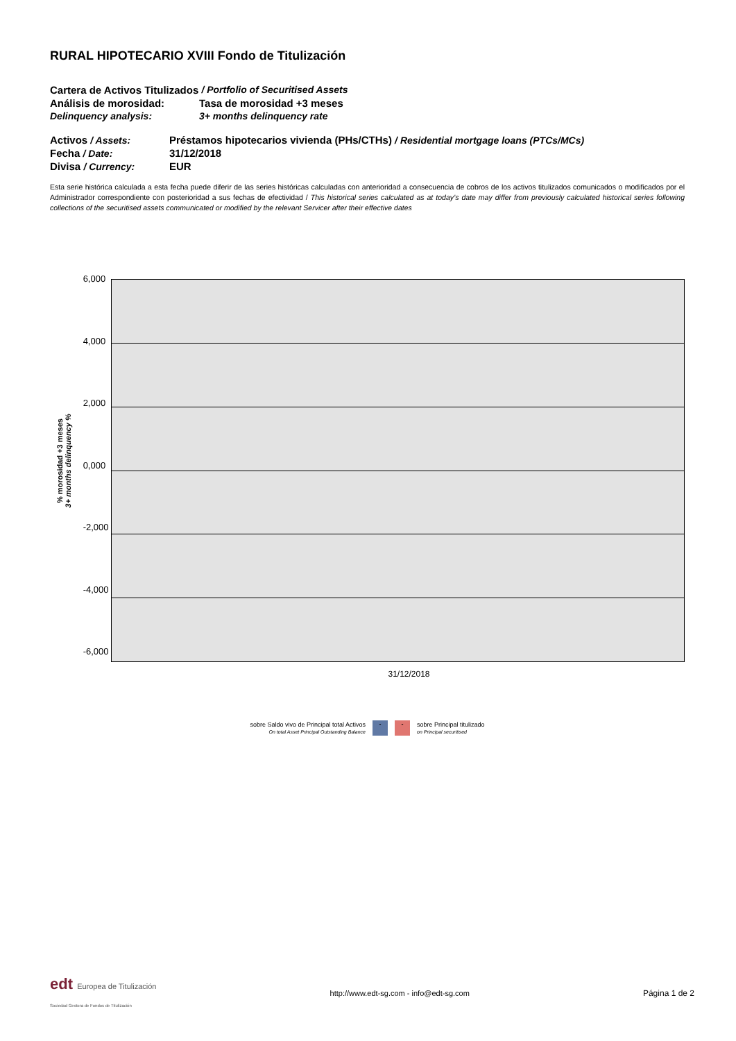RURAL HIPOTECARIO XVIII Fondo de Titulización
Cartera de Activos Titulizados / Portfolio of Securitised Assets
Análisis de morosidad: Tasa de morosidad +3 meses
Delinquency analysis: 3+ months delinquency rate
Activos / Assets: Préstamos hipotecarios vivienda (PHs/CTHs) / Residential mortgage loans (PTCs/MCs)
Fecha / Date: 31/12/2018
Divisa / Currency: EUR
Esta serie histórica calculada a esta fecha puede diferir de las series históricas calculadas con anterioridad a consecuencia de cobros de los activos titulizados comunicados o modificados por el Administrador correspondiente con posterioridad a sus fechas de efectividad / This historical series calculated as at today’s date may differ from previously calculated historical series following collections of the securitised assets communicated or modified by the relevant Servicer after their effective dates
% morosidad +3 meses
3+ months delinquency %
6,000
4,000
2,000
0,000
-2,000
-4,000
-6,000
31/12/2018
sobre Saldo vivo de Principal total Activos
On total Asset Principal Outstanding Balance
- -
sobre Principal titulizado
on Principal securitised
edt Europea de Titulización
Sociedad Gestora de Fondos de Titulización
http://www.edt-sg.com - info@edt-sg.com
Página 1 de 2